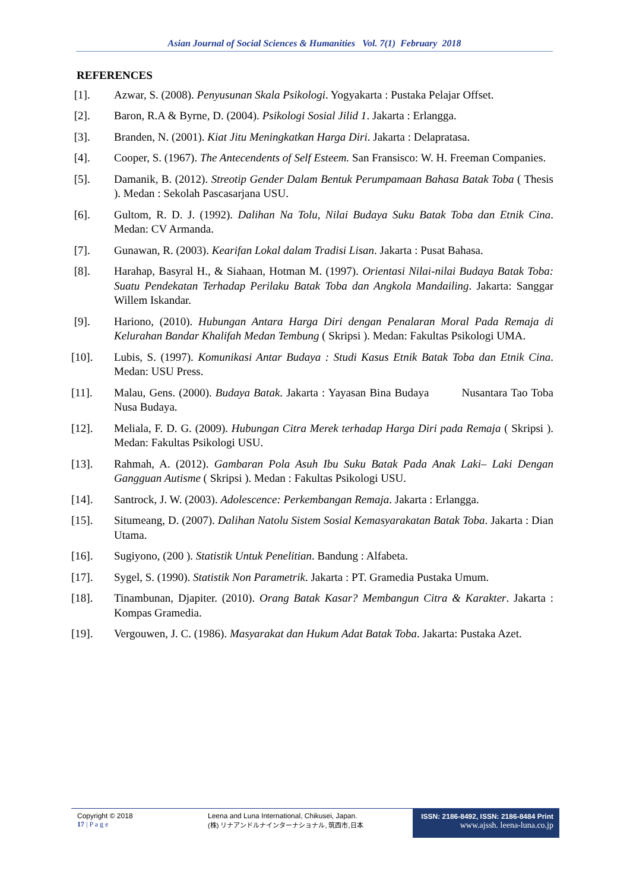Asian Journal of Social Sciences & Humanities Vol. 7(1) February 2018
REFERENCES
[1]. Azwar, S. (2008). Penyusunan Skala Psikologi. Yogyakarta : Pustaka Pelajar Offset.
[2]. Baron, R.A & Byrne, D. (2004). Psikologi Sosial Jilid 1. Jakarta : Erlangga.
[3]. Branden, N. (2001). Kiat Jitu Meningkatkan Harga Diri. Jakarta : Delapratasa.
[4]. Cooper, S. (1967). The Antecendents of Self Esteem. San Fransisco: W. H. Freeman Companies.
[5]. Damanik, B. (2012). Streotip Gender Dalam Bentuk Perumpamaan Bahasa Batak Toba ( Thesis ). Medan : Sekolah Pascasarjana USU.
[6]. Gultom, R. D. J. (1992). Dalihan Na Tolu, Nilai Budaya Suku Batak Toba dan Etnik Cina. Medan: CV Armanda.
[7]. Gunawan, R. (2003). Kearifan Lokal dalam Tradisi Lisan. Jakarta : Pusat Bahasa.
[8]. Harahap, Basyral H., & Siahaan, Hotman M. (1997). Orientasi Nilai-nilai Budaya Batak Toba: Suatu Pendekatan Terhadap Perilaku Batak Toba dan Angkola Mandailing. Jakarta: Sanggar Willem Iskandar.
[9]. Hariono, (2010). Hubungan Antara Harga Diri dengan Penalaran Moral Pada Remaja di Kelurahan Bandar Khalifah Medan Tembung ( Skripsi ). Medan: Fakultas Psikologi UMA.
[10]. Lubis, S. (1997). Komunikasi Antar Budaya : Studi Kasus Etnik Batak Toba dan Etnik Cina. Medan: USU Press.
[11]. Malau, Gens. (2000). Budaya Batak. Jakarta : Yayasan Bina Budaya Nusantara Tao Toba Nusa Budaya.
[12]. Meliala, F. D. G. (2009). Hubungan Citra Merek terhadap Harga Diri pada Remaja ( Skripsi ). Medan: Fakultas Psikologi USU.
[13]. Rahmah, A. (2012). Gambaran Pola Asuh Ibu Suku Batak Pada Anak Laki– Laki Dengan Gangguan Autisme ( Skripsi ). Medan : Fakultas Psikologi USU.
[14]. Santrock, J. W. (2003). Adolescence: Perkembangan Remaja. Jakarta : Erlangga.
[15]. Situmeang, D. (2007). Dalihan Natolu Sistem Sosial Kemasyarakatan Batak Toba. Jakarta : Dian Utama.
[16]. Sugiyono, (200 ). Statistik Untuk Penelitian. Bandung : Alfabeta.
[17]. Sygel, S. (1990). Statistik Non Parametrik. Jakarta : PT. Gramedia Pustaka Umum.
[18]. Tinambunan, Djapiter. (2010). Orang Batak Kasar? Membangun Citra & Karakter. Jakarta : Kompas Gramedia.
[19]. Vergouwen, J. C. (1986). Masyarakat dan Hukum Adat Batak Toba. Jakarta: Pustaka Azet.
Copyright © 2018
17 | P a g e
Leena and Luna International, Chikusei, Japan.
(株) リナアンドルナインターナショナル, 筑西市,日本
ISSN: 2186-8492, ISSN: 2186-8484 Print
www.ajssh. leena-luna.co.jp